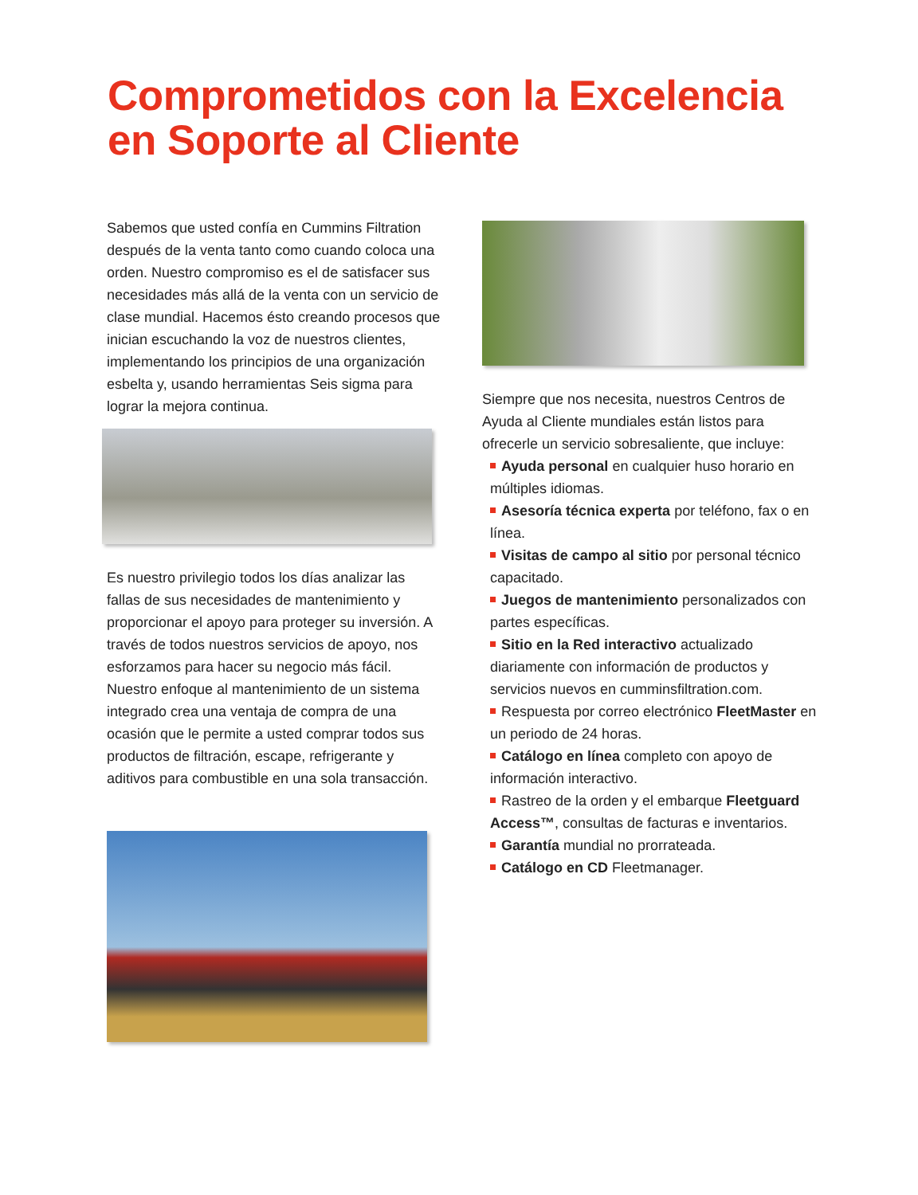Comprometidos con la Excelencia
en Soporte al Cliente
Sabemos que usted confía en Cummins Filtration después de la venta tanto como cuando coloca una orden. Nuestro compromiso es el de satisfacer sus necesidades más allá de la venta con un servicio de clase mundial. Hacemos ésto creando procesos que inician escuchando la voz de nuestros clientes, implementando los principios de una organización esbelta y, usando herramientas Seis sigma para lograr la mejora continua.
Es nuestro privilegio todos los días analizar las fallas de sus necesidades de mantenimiento y proporcionar el apoyo para proteger su inversión. A través de todos nuestros servicios de apoyo, nos esforzamos para hacer su negocio más fácil. Nuestro enfoque al mantenimiento de un sistema integrado crea una ventaja de compra de una ocasión que le permite a usted comprar todos sus productos de filtración, escape, refrigerante y aditivos para combustible en una sola transacción.
Siempre que nos necesita, nuestros Centros de Ayuda al Cliente mundiales están listos para ofrecerle un servicio sobresaliente, que incluye:
Ayuda personal en cualquier huso horario en múltiples idiomas.
Asesoría técnica experta por teléfono, fax o en línea.
Visitas de campo al sitio por personal técnico capacitado.
Juegos de mantenimiento personalizados con partes específicas.
Sitio en la Red interactivo actualizado diariamente con información de productos y servicios nuevos en cumminsfiltration.com.
Respuesta por correo electrónico FleetMaster en un periodo de 24 horas.
Catálogo en línea completo con apoyo de información interactivo.
Rastreo de la orden y el embarque Fleetguard Access™, consultas de facturas e inventarios.
Garantía mundial no prorrateada.
Catálogo en CD Fleetmanager.